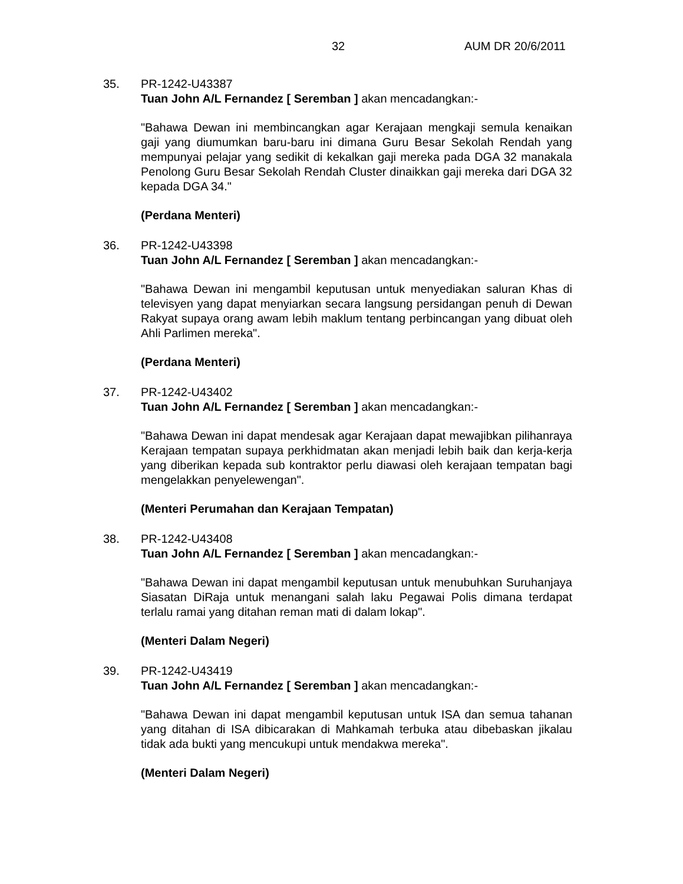32 AUM DR 20/6/2011
35. PR-1242-U43387
Tuan John A/L Fernandez [ Seremban ] akan mencadangkan:-
"Bahawa Dewan ini membincangkan agar Kerajaan mengkaji semula kenaikan gaji yang diumumkan baru-baru ini dimana Guru Besar Sekolah Rendah yang mempunyai pelajar yang sedikit di kekalkan gaji mereka pada DGA 32 manakala Penolong Guru Besar Sekolah Rendah Cluster dinaikkan gaji mereka dari DGA 32 kepada DGA 34."
(Perdana Menteri)
36. PR-1242-U43398
Tuan John A/L Fernandez [ Seremban ] akan mencadangkan:-
"Bahawa Dewan ini mengambil keputusan untuk menyediakan saluran Khas di televisyen yang dapat menyiarkan secara langsung persidangan penuh di Dewan Rakyat supaya orang awam lebih maklum tentang perbincangan yang dibuat oleh Ahli Parlimen mereka".
(Perdana Menteri)
37. PR-1242-U43402
Tuan John A/L Fernandez [ Seremban ] akan mencadangkan:-
"Bahawa Dewan ini dapat mendesak agar Kerajaan dapat mewajibkan pilihanraya Kerajaan tempatan supaya perkhidmatan akan menjadi lebih baik dan kerja-kerja yang diberikan kepada sub kontraktor perlu diawasi oleh kerajaan tempatan bagi mengelakkan penyelewengan".
(Menteri Perumahan dan Kerajaan Tempatan)
38. PR-1242-U43408
Tuan John A/L Fernandez [ Seremban ] akan mencadangkan:-
"Bahawa Dewan ini dapat mengambil keputusan untuk menubuhkan Suruhanjaya Siasatan DiRaja untuk menangani salah laku Pegawai Polis dimana terdapat terlalu ramai yang ditahan reman mati di dalam lokap".
(Menteri Dalam Negeri)
39. PR-1242-U43419
Tuan John A/L Fernandez [ Seremban ] akan mencadangkan:-
"Bahawa Dewan ini dapat mengambil keputusan untuk ISA dan semua tahanan yang ditahan di ISA dibicarakan di Mahkamah terbuka atau dibebaskan jikalau tidak ada bukti yang mencukupi untuk mendakwa mereka".
(Menteri Dalam Negeri)